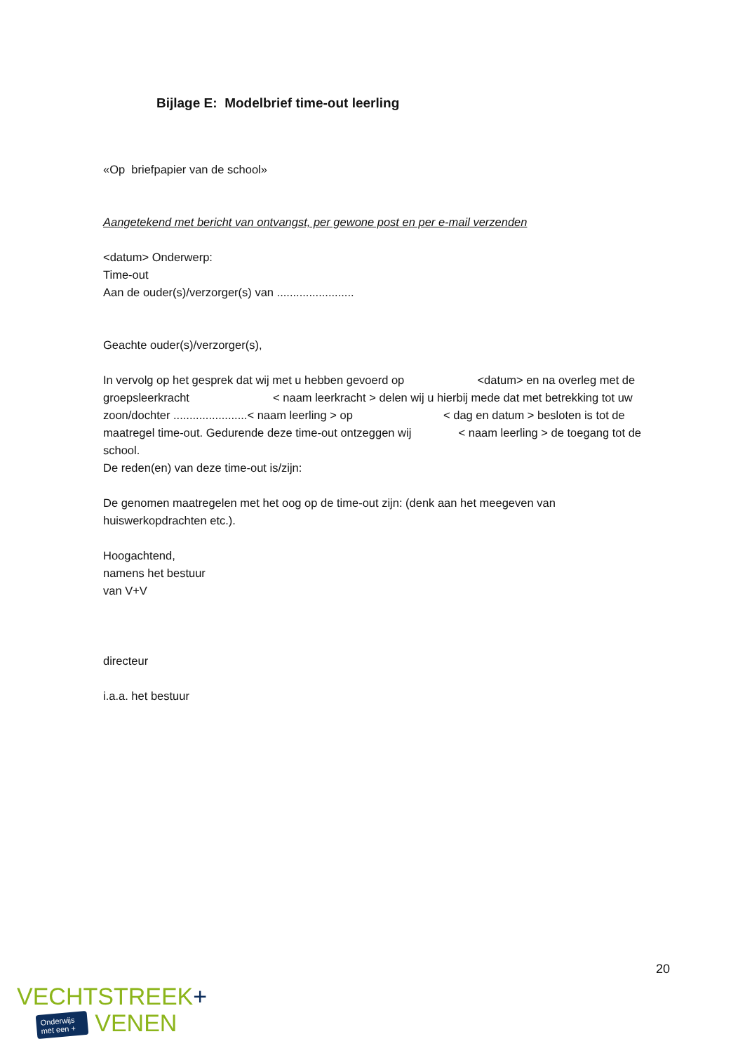Bijlage E: Modelbrief time-out leerling
«Op briefpapier van de school»
Aangetekend met bericht van ontvangst, per gewone post en per e-mail verzenden
<datum> Onderwerp:
Time-out
Aan de ouder(s)/verzorger(s) van ........................
Geachte ouder(s)/verzorger(s),
In vervolg op het gesprek dat wij met u hebben gevoerd op <datum> en na overleg met de groepsleerkracht < naam leerkracht > delen wij u hierbij mede dat met betrekking tot uw zoon/dochter .......................< naam leerling > op < dag en datum > besloten is tot de maatregel time-out. Gedurende deze time-out ontzeggen wij < naam leerling > de toegang tot de school.
De reden(en) van deze time-out is/zijn:
De genomen maatregelen met het oog op de time-out zijn: (denk aan het meegeven van huiswerkopdrachten etc.).
Hoogachtend,
namens het bestuur
van V+V
directeur
i.a.a. het bestuur
20
VECHTSTREEK+
Onderwijs
met een + VENEN